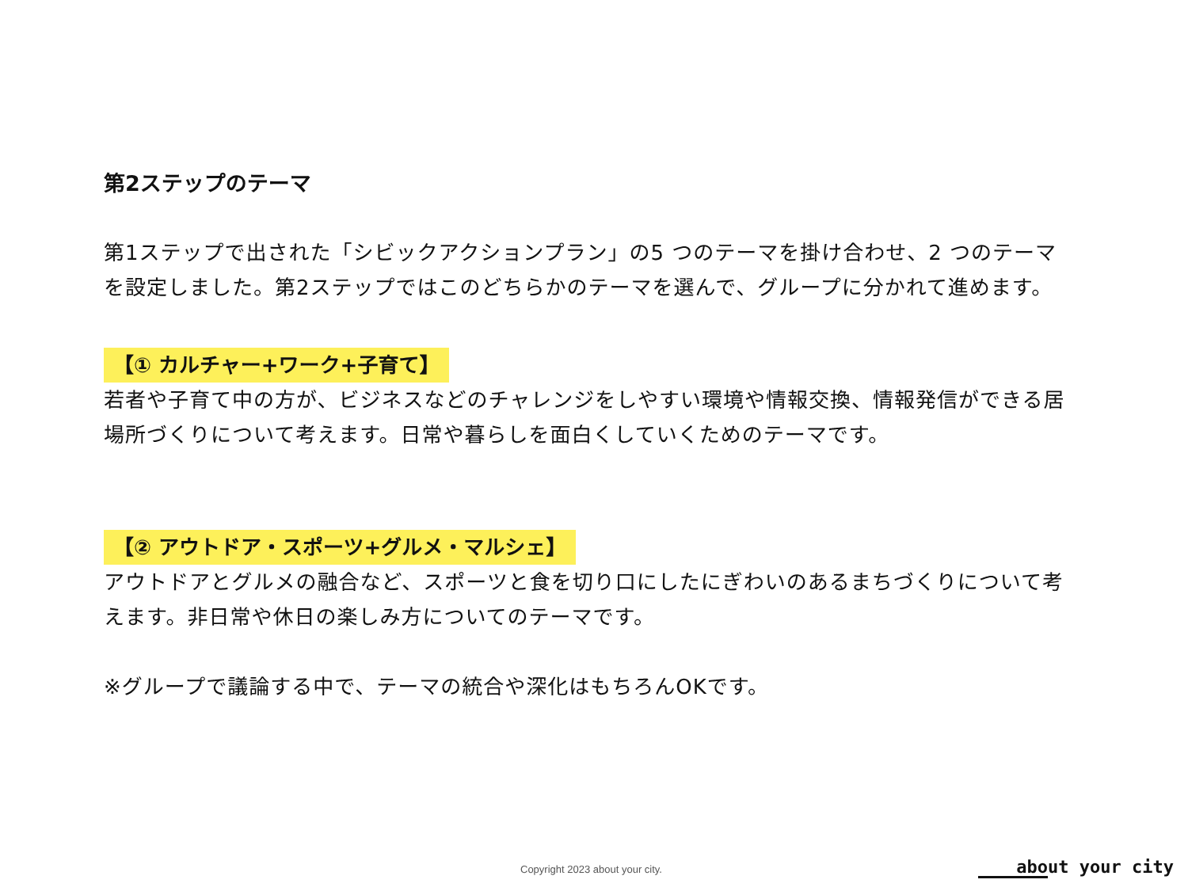第2ステップのテーマ
第1ステップで出された「シビックアクションプラン」の5 つのテーマを掛け合わせ、2 つのテーマを設定しました。第2ステップではこのどちらかのテーマを選んで、グループに分かれて進めます。
【① カルチャー+ワーク+子育て】
若者や子育て中の方が、ビジネスなどのチャレンジをしやすい環境や情報交換、情報発信ができる居場所づくりについて考えます。日常や暮らしを面白くしていくためのテーマです。
【② アウトドア・スポーツ+グルメ・マルシェ】
アウトドアとグルメの融合など、スポーツと食を切り口にしたにぎわいのあるまちづくりについて考えます。非日常や休日の楽しみ方についてのテーマです。
※グループで議論する中で、テーマの統合や深化はもちろんOKです。
Copyright 2023 about your city.
about your city